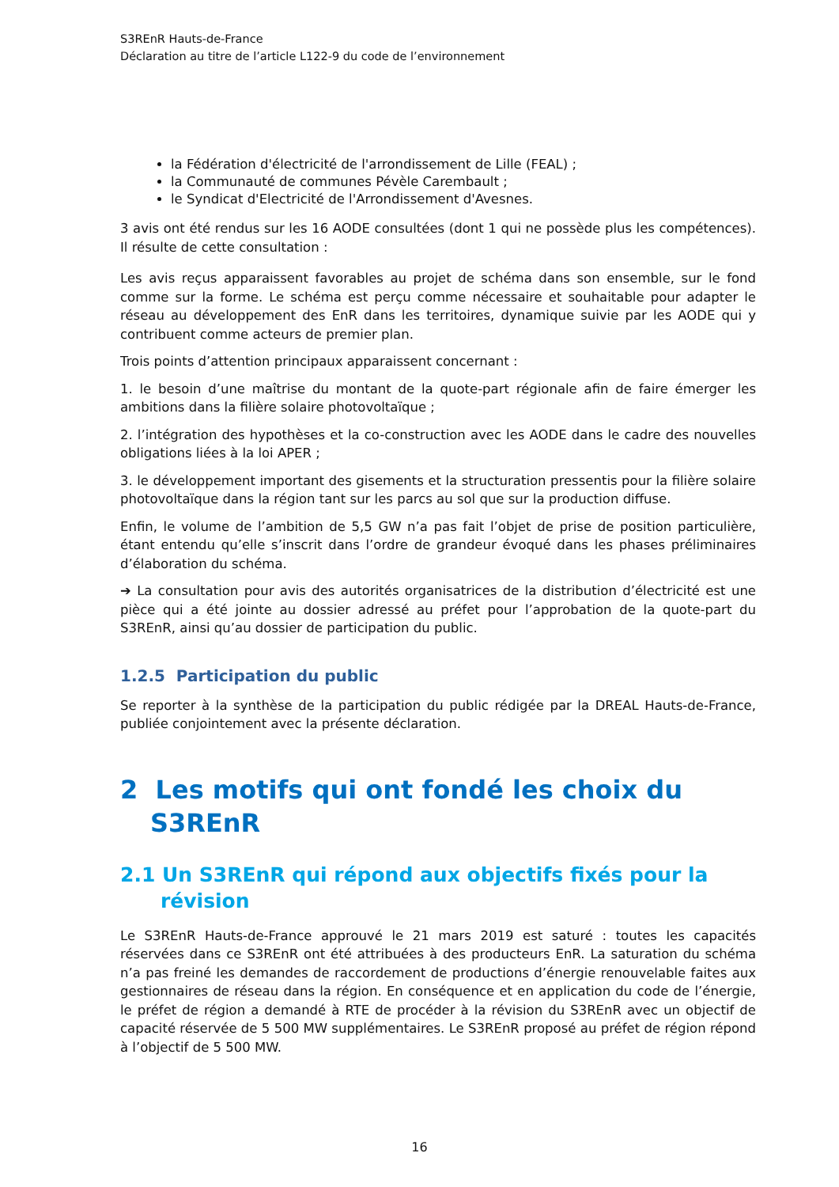S3REnR Hauts-de-France
Déclaration au titre de l’article L122-9 du code de l’environnement
la Fédération d'électricité de l'arrondissement de Lille (FEAL) ;
la Communauté de communes Pévèle Carembault ;
le Syndicat d'Electricité de l'Arrondissement d'Avesnes.
3 avis ont été rendus sur les 16 AODE consultées (dont 1 qui ne possède plus les compétences). Il résulte de cette consultation :
Les avis reçus apparaissent favorables au projet de schéma dans son ensemble, sur le fond comme sur la forme. Le schéma est perçu comme nécessaire et souhaitable pour adapter le réseau au développement des EnR dans les territoires, dynamique suivie par les AODE qui y contribuent comme acteurs de premier plan.
Trois points d’attention principaux apparaissent concernant :
1. le besoin d’une maîtrise du montant de la quote-part régionale afin de faire émerger les ambitions dans la filière solaire photovoltaïque ;
2. l’intégration des hypothèses et la co-construction avec les AODE dans le cadre des nouvelles obligations liées à la loi APER ;
3. le développement important des gisements et la structuration pressentis pour la filière solaire photovoltaïque dans la région tant sur les parcs au sol que sur la production diffuse.
Enfin, le volume de l’ambition de 5,5 GW n’a pas fait l’objet de prise de position particulière, étant entendu qu’elle s’inscrit dans l’ordre de grandeur évoqué dans les phases préliminaires d’élaboration du schéma.
➔ La consultation pour avis des autorités organisatrices de la distribution d’électricité est une pièce qui a été jointe au dossier adressé au préfet pour l’approbation de la quote-part du S3REnR, ainsi qu’au dossier de participation du public.
1.2.5 Participation du public
Se reporter à la synthèse de la participation du public rédigée par la DREAL Hauts-de-France, publiée conjointement avec la présente déclaration.
2 Les motifs qui ont fondé les choix du S3REnR
2.1 Un S3REnR qui répond aux objectifs fixés pour la révision
Le S3REnR Hauts-de-France approuvé le 21 mars 2019 est saturé : toutes les capacités réservées dans ce S3REnR ont été attribuées à des producteurs EnR. La saturation du schéma n’a pas freiné les demandes de raccordement de productions d’énergie renouvelable faites aux gestionnaires de réseau dans la région. En conséquence et en application du code de l’énergie, le préfet de région a demandé à RTE de procéder à la révision du S3REnR avec un objectif de capacité réservée de 5 500 MW supplémentaires. Le S3REnR proposé au préfet de région répond à l’objectif de 5 500 MW.
16